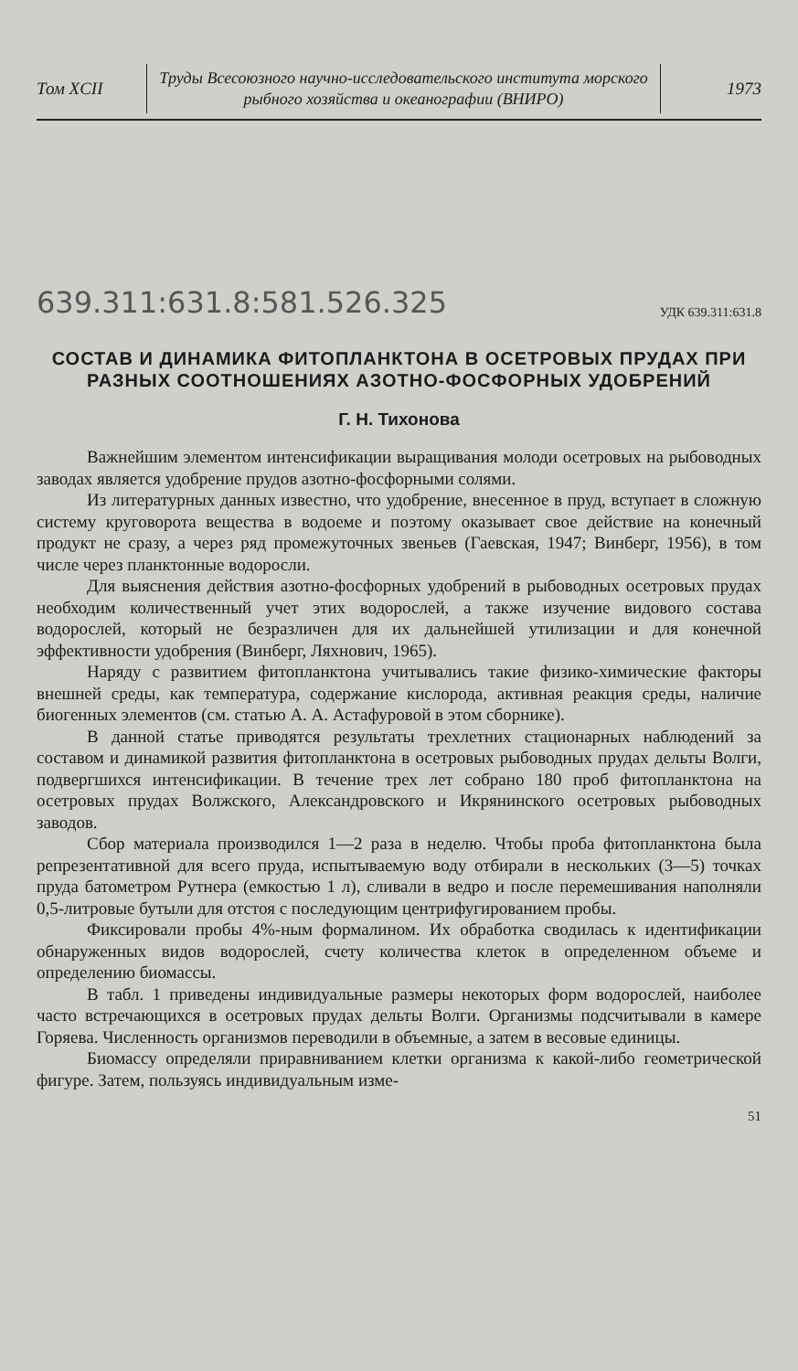Том XCII
Труды Всесоюзного научно-исследовательского института морского рыбного хозяйства и океанографии (ВНИРО)
1973
639.311:631.8:581.526.325 УДК 639.311:631.8
СОСТАВ И ДИНАМИКА ФИТОПЛАНКТОНА В ОСЕТРОВЫХ ПРУДАХ ПРИ РАЗНЫХ СООТНОШЕНИЯХ АЗОТНО-ФОСФОРНЫХ УДОБРЕНИЙ
Г. Н. Тихонова
Важнейшим элементом интенсификации выращивания молоди осетровых на рыбоводных заводах является удобрение прудов азотно-фосфорными солями.
Из литературных данных известно, что удобрение, внесенное в пруд, вступает в сложную систему круговорота вещества в водоеме и поэтому оказывает свое действие на конечный продукт не сразу, а через ряд промежуточных звеньев (Гаевская, 1947; Винберг, 1956), в том числе через планктонные водоросли.
Для выяснения действия азотно-фосфорных удобрений в рыбоводных осетровых прудах необходим количественный учет этих водорослей, а также изучение видового состава водорослей, который не безразличен для их дальнейшей утилизации и для конечной эффективности удобрения (Винберг, Ляхнович, 1965).
Наряду с развитием фитопланктона учитывались такие физико-химические факторы внешней среды, как температура, содержание кислорода, активная реакция среды, наличие биогенных элементов (см. статью А. А. Астафуровой в этом сборнике).
В данной статье приводятся результаты трехлетних стационарных наблюдений за составом и динамикой развития фитопланктона в осетровых рыбоводных прудах дельты Волги, подвергшихся интенсификации. В течение трех лет собрано 180 проб фитопланктона на осетровых прудах Волжского, Александровского и Икрянинского осетровых рыбоводных заводов.
Сбор материала производился 1—2 раза в неделю. Чтобы проба фитопланктона была репрезентативной для всего пруда, испытываемую воду отбирали в нескольких (3—5) точках пруда батометром Рутнера (емкостью 1 л), сливали в ведро и после перемешивания наполняли 0,5-литровые бутыли для отстоя с последующим центрифугированием пробы.
Фиксировали пробы 4%-ным формалином. Их обработка сводилась к идентификации обнаруженных видов водорослей, счету количества клеток в определенном объеме и определению биомассы.
В табл. 1 приведены индивидуальные размеры некоторых форм водорослей, наиболее часто встречающихся в осетровых прудах дельты Волги. Организмы подсчитывали в камере Горяева. Численность организмов переводили в объемные, а затем в весовые единицы.
Биомассу определяли приравниванием клетки организма к какой-либо геометрической фигуре. Затем, пользуясь индивидуальным изме-
51